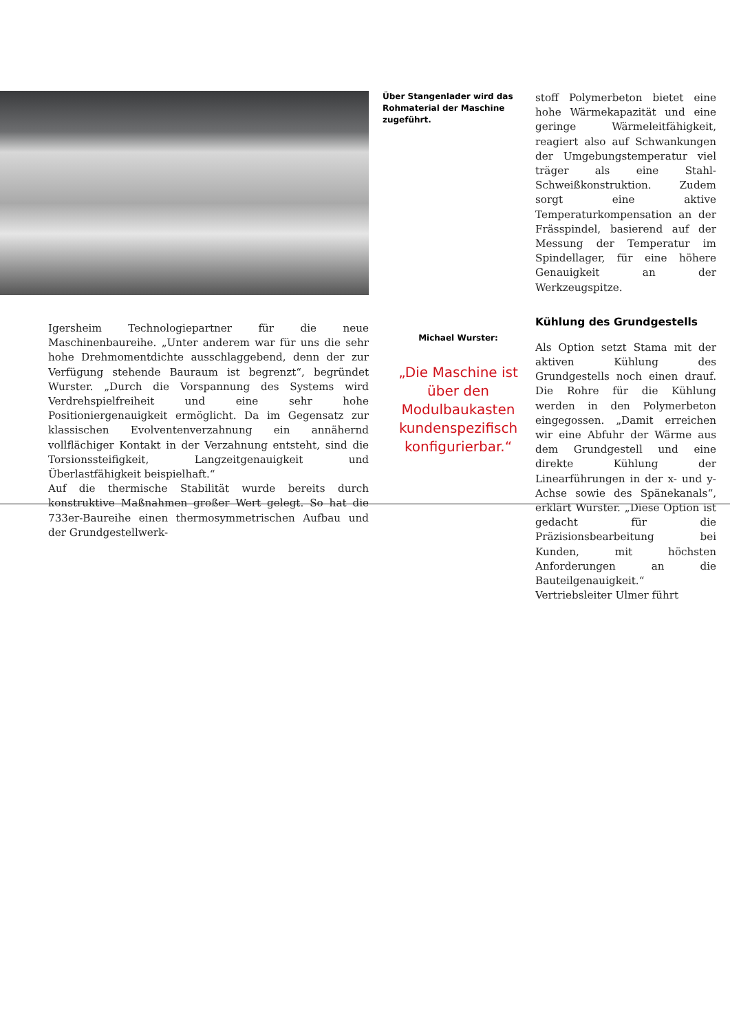Igersheim Technologiepartner für die neue Maschinenbaureihe. „Unter anderem war für uns die sehr hohe Drehmomentdichte ausschlaggebend, denn der zur Verfügung stehende Bauraum ist begrenzt“, begründet Wurster. „Durch die Vorspannung des Systems wird Verdrehspielfreiheit und eine sehr hohe Positioniergenauigkeit ermöglicht. Da im Gegensatz zur klassischen Evolventenverzahnung ein annähernd vollflächiger Kontakt in der Verzahnung entsteht, sind die Torsionssteifigkeit, Langzeitgenauigkeit und Überlastfähigkeit beispielhaft.“
Auf die thermische Stabilität wurde bereits durch konstruktive Maßnahmen großer Wert gelegt. So hat die 733er-Baureihe einen thermosymmetrischen Aufbau und der Grundgestellwerk-
Über Stangenlader wird das Rohmaterial der Maschine zugeführt.
Michael Wurster:
„Die Maschine ist über den Modulbaukasten kundenspezifisch konfigurierbar.“
stoff Polymerbeton bietet eine hohe Wärmekapazität und eine geringe Wärmeleitfähigkeit, reagiert also auf Schwankungen der Umgebungstemperatur viel träger als eine Stahl-Schweißkonstruktion. Zudem sorgt eine aktive Temperaturkompensation an der Frässpindel, basierend auf der Messung der Temperatur im Spindellager, für eine höhere Genauigkeit an der Werkzeugspitze.
Kühlung des Grundgestells
Als Option setzt Stama mit der aktiven Kühlung des Grundgestells noch einen drauf. Die Rohre für die Kühlung werden in den Polymerbeton eingegossen. „Damit erreichen wir eine Abfuhr der Wärme aus dem Grundgestell und eine direkte Kühlung der Linearführungen in der x- und y-Achse sowie des Spänekanals“, erklärt Wurster. „Diese Option ist gedacht für die Präzisionsbearbeitung bei Kunden, mit höchsten Anforderungen an die Bauteilgenauigkeit.“ Vertriebsleiter Ulmer führt